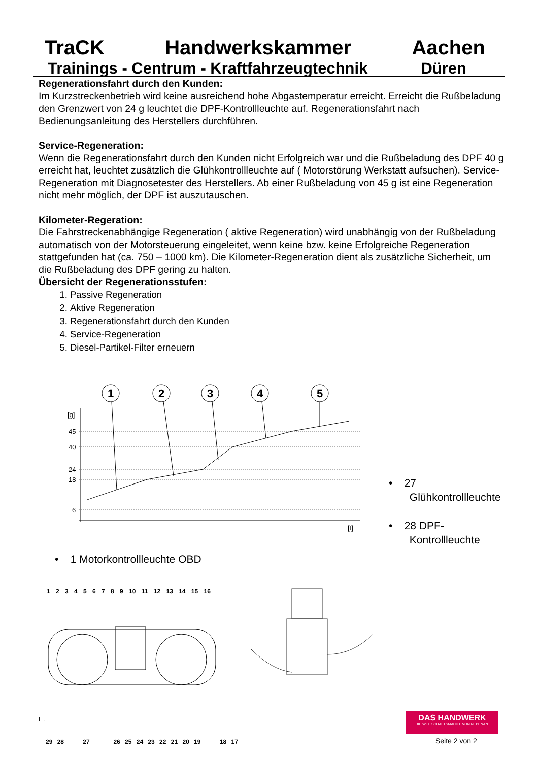TraCK Handwerkskammer Aachen
Trainings - Centrum - Kraftfahrzeugtechnik Düren
Regenerationsfahrt durch den Kunden:
Im Kurzstreckenbetrieb wird keine ausreichend hohe Abgastemperatur erreicht. Erreicht die Rußbeladung den Grenzwert von 24 g leuchtet die DPF-Kontrollleuchte auf. Regenerationsfahrt nach Bedienungsanleitung des Herstellers durchführen.
Service-Regeneration:
Wenn die Regenerationsfahrt durch den Kunden nicht Erfolgreich war und die Rußbeladung des DPF 40 g erreicht hat, leuchtet zusätzlich die Glühkontrollleuchte auf ( Motorstörung Werkstatt aufsuchen). Service-Regeneration mit Diagnosetester des Herstellers. Ab einer Rußbeladung von 45 g ist eine Regeneration nicht mehr möglich, der DPF ist auszutauschen.
Kilometer-Regeration:
Die Fahrstreckenabhängige Regeneration ( aktive Regeneration) wird unabhängig von der Rußbeladung automatisch von der Motorsteuerung eingeleitet, wenn keine bzw. keine Erfolgreiche Regeneration stattgefunden hat (ca. 750 – 1000 km). Die Kilometer-Regeneration dient als zusätzliche Sicherheit, um die Rußbeladung des DPF gering zu halten.
Übersicht der Regenerationsstufen:
1. Passive Regeneration
2. Aktive Regeneration
3. Regenerationsfahrt durch den Kunden
4. Service-Regeneration
5. Diesel-Partikel-Filter erneuern
1
2
3
4
5
[g]
45
40
24
18
6
[t]
• 27
Glühkontrollleuchte
• 28 DPF-
Kontrollleuchte
• 1 Motorkontrollleuchte OBD
1 2 3 4 5 6 7 8 9 10 11 12 13 14 15 16
E.
29 28 27 26 25 24 23 22 21 20 19 18 17
DAS HANDWERK
DIE WIRTSCHAFTSMACHT. VON NEBENAN.
Seite 2 von 2